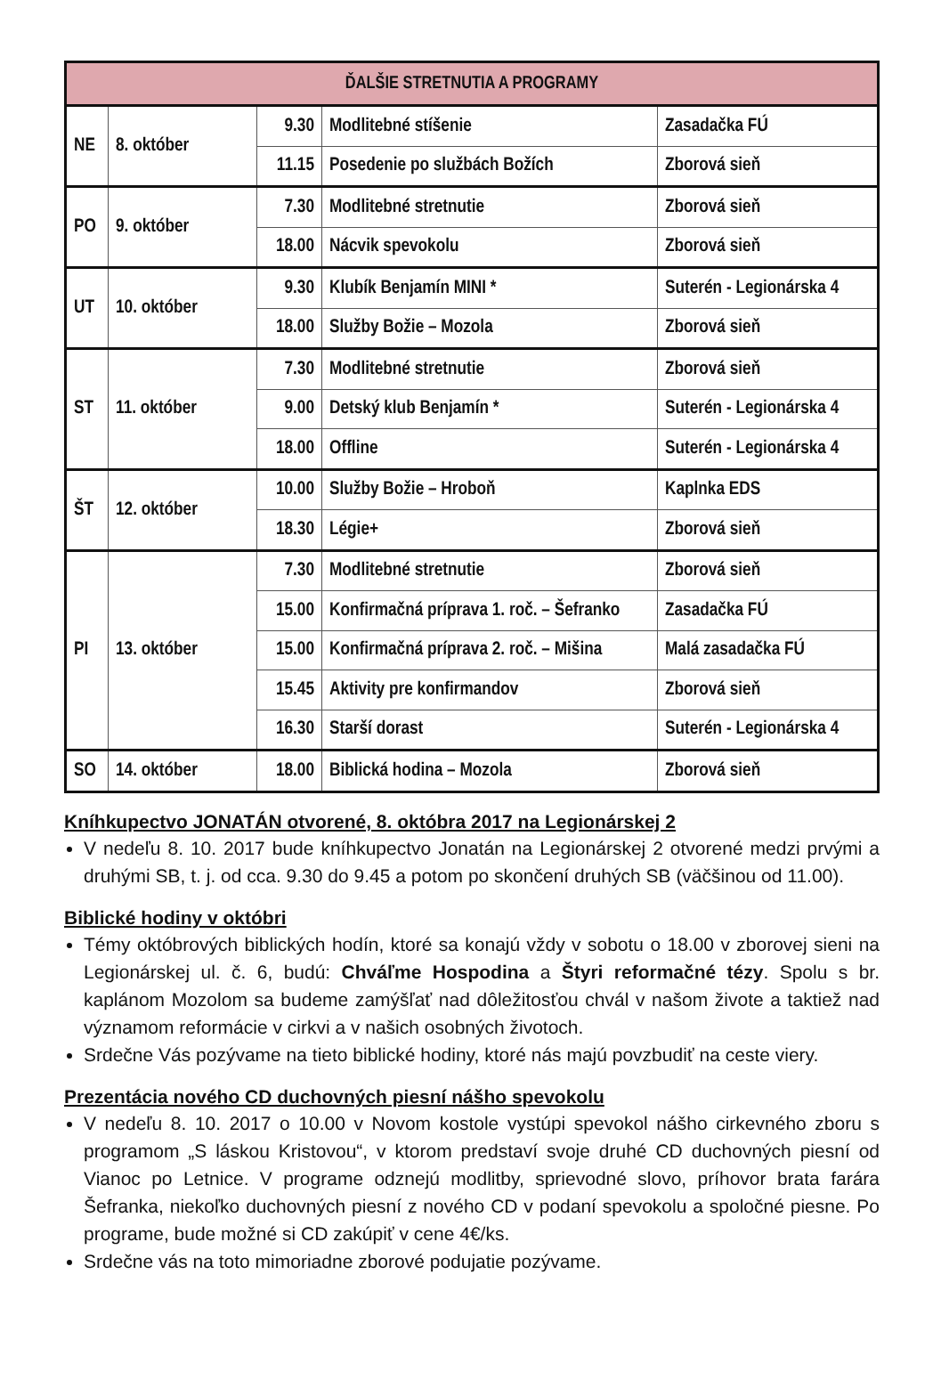| ĎALŠIE STRETNUTIA A PROGRAMY | | | | |
| --- | --- | --- | --- | --- |
| NE | 8. október | 9.30 | Modlitebné stíšenie | Zasadačka FÚ |
| | | 11.15 | Posedenie po službách Božích | Zborová sieň |
| PO | 9. október | 7.30 | Modlitebné stretnutie | Zborová sieň |
| | | 18.00 | Nácvik spevokolu | Zborová sieň |
| UT | 10. október | 9.30 | Klubík Benjamín MINI * | Suterén - Legionárska 4 |
| | | 18.00 | Služby Božie – Mozola | Zborová sieň |
| ST | 11. október | 7.30 | Modlitebné stretnutie | Zborová sieň |
| | | 9.00 | Detský klub Benjamín * | Suterén - Legionárska 4 |
| | | 18.00 | Offline | Suterén - Legionárska 4 |
| ŠT | 12. október | 10.00 | Služby Božie – Hroboň | Kaplnka EDS |
| | | 18.30 | Légie+ | Zborová sieň |
| PI | 13. október | 7.30 | Modlitebné stretnutie | Zborová sieň |
| | | 15.00 | Konfirmačná príprava 1. roč. – Šefranko | Zasadačka FÚ |
| | | 15.00 | Konfirmačná príprava 2. roč. – Mišina | Malá zasadačka FÚ |
| | | 15.45 | Aktivity pre konfirmandov | Zborová sieň |
| | | 16.30 | Starší dorast | Suterén - Legionárska 4 |
| SO | 14. október | 18.00 | Biblická hodina – Mozola | Zborová sieň |
Kníhkupectvo JONATÁN otvorené, 8. októbra 2017 na Legionárskej 2
V nedeľu 8. 10. 2017 bude kníhkupectvo Jonatán na Legionárskej 2 otvorené medzi prvými a druhými SB, t. j. od cca. 9.30 do 9.45 a potom po skončení druhých SB (väčšinou od 11.00).
Biblické hodiny v októbri
Témy októbrových biblických hodín, ktoré sa konajú vždy v sobotu o 18.00 v zborovej sieni na Legionárskej ul. č. 6, budú: Chváľme Hospodina a Štyri reformačné tézy. Spolu s br. kaplánom Mozolom sa budeme zamýšľať nad dôležitosťou chvál v našom živote a taktiež nad významom reformácie v cirkvi a v našich osobných životoch.
Srdečne Vás pozývame na tieto biblické hodiny, ktoré nás majú povzbudiť na ceste viery.
Prezentácia nového CD duchovných piesní nášho spevokolu
V nedeľu 8. 10. 2017 o 10.00 v Novom kostole vystúpi spevokol nášho cirkevného zboru s programom „S láskou Kristovou“, v ktorom predstaví svoje druhé CD duchovných piesní od Vianoc po Letnice. V programe odznejú modlitby, sprievodné slovo, príhovor brata farára Šefranka, niekoľko duchovných piesní z nového CD v podaní spevokolu a spoločné piesne. Po programe, bude možné si CD zakúpiť v cene 4€/ks.
Srdečne vás na toto mimoriadne zborové podujatie pozývame.